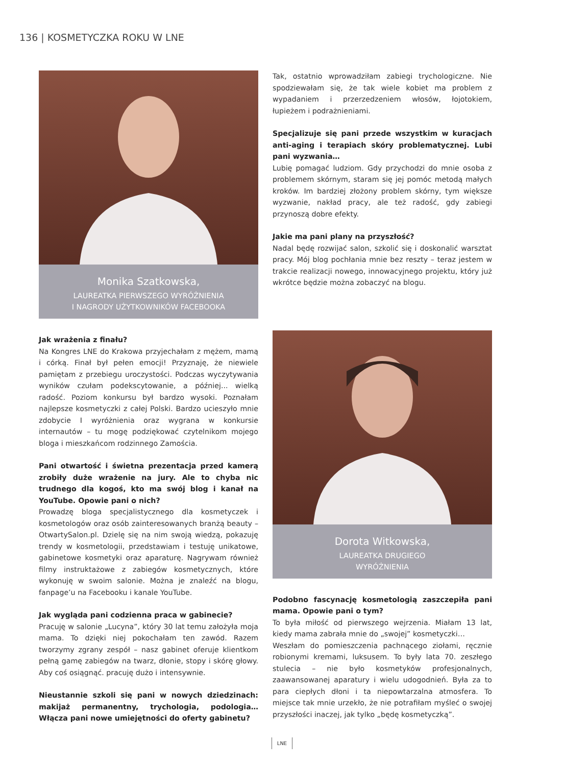136 | KOSMETYCZKA ROKU W LNE
Monika Szatkowska,
LAUREATKA PIERWSZEGO WYRÓŻNIENIA
I NAGRODY UŻYTKOWNIKÓW FACEBOOKA
Jak wrażenia z finału?
Na Kongres LNE do Krakowa przyjechałam z mężem, mamą i córką. Finał był pełen emocji! Przyznaję, że niewiele pamiętam z przebiegu uroczystości. Podczas wyczytywania wyników czułam podekscytowanie, a później... wielką radość. Poziom konkursu był bardzo wysoki. Poznałam najlepsze kosmetyczki z całej Polski. Bardzo ucieszyło mnie zdobycie I wyróżnienia oraz wygrana w konkursie internautów – tu mogę podziękować czytelnikom mojego bloga i mieszkańcom rodzinnego Zamościa.
Pani otwartość i świetna prezentacja przed kamerą zrobiły duże wrażenie na jury. Ale to chyba nic trudnego dla kogoś, kto ma swój blog i kanał na YouTube. Opowie pani o nich?
Prowadzę bloga specjalistycznego dla kosmetyczek i kosmetologów oraz osób zainteresowanych branżą beauty – OtwartySalon.pl. Dzielę się na nim swoją wiedzą, pokazuję trendy w kosmetologii, przedstawiam i testuję unikatowe, gabinetowe kosmetyki oraz aparaturę. Nagrywam również filmy instruktażowe z zabiegów kosmetycznych, które wykonuję w swoim salonie. Można je znaleźć na blogu, fanpage’u na Facebooku i kanale YouTube.
Jak wygląda pani codzienna praca w gabinecie?
Pracuję w salonie „Lucyna”, który 30 lat temu założyła moja mama. To dzięki niej pokochałam ten zawód. Razem tworzymy zgrany zespół – nasz gabinet oferuje klientkom pełną gamę zabiegów na twarz, dłonie, stopy i skórę głowy. Aby coś osiągnąć. pracuję dużo i intensywnie.
Nieustannie szkoli się pani w nowych dziedzinach: makijaż permanentny, trychologia, podologia… Włącza pani nowe umiejętności do oferty gabinetu?
Tak, ostatnio wprowadziłam zabiegi trychologiczne. Nie spodziewałam się, że tak wiele kobiet ma problem z wypadaniem i przerzedzeniem włosów, łojotokiem, łupieżem i podrażnieniami.
Specjalizuje się pani przede wszystkim w kuracjach anti-aging i terapiach skóry problematycznej. Lubi pani wyzwania…
Lubię pomagać ludziom. Gdy przychodzi do mnie osoba z problemem skórnym, staram się jej pomóc metodą małych kroków. Im bardziej złożony problem skórny, tym większe wyzwanie, nakład pracy, ale też radość, gdy zabiegi przynoszą dobre efekty.
Jakie ma pani plany na przyszłość?
Nadal będę rozwijać salon, szkolić się i doskonalić warsztat pracy. Mój blog pochłania mnie bez reszty – teraz jestem w trakcie realizacji nowego, innowacyjnego projektu, który już wkrótce będzie można zobaczyć na blogu.
Dorota Witkowska,
LAUREATKA DRUGIEGO
WYRÓŻNIENIA
Podobno fascynację kosmetologią zaszczepiła pani mama. Opowie pani o tym?
To była miłość od pierwszego wejrzenia. Miałam 13 lat, kiedy mama zabrała mnie do „swojej” kosmetyczki…
Weszłam do pomieszczenia pachnącego ziołami, ręcznie robionymi kremami, luksusem. To były lata 70. zeszłego stulecia – nie było kosmetyków profesjonalnych, zaawansowanej aparatury i wielu udogodnień. Była za to para ciepłych dłoni i ta niepowtarzalna atmosfera. To miejsce tak mnie urzekło, że nie potrafiłam myśleć o swojej przyszłości inaczej, jak tylko „będę kosmetyczką”.
LNE